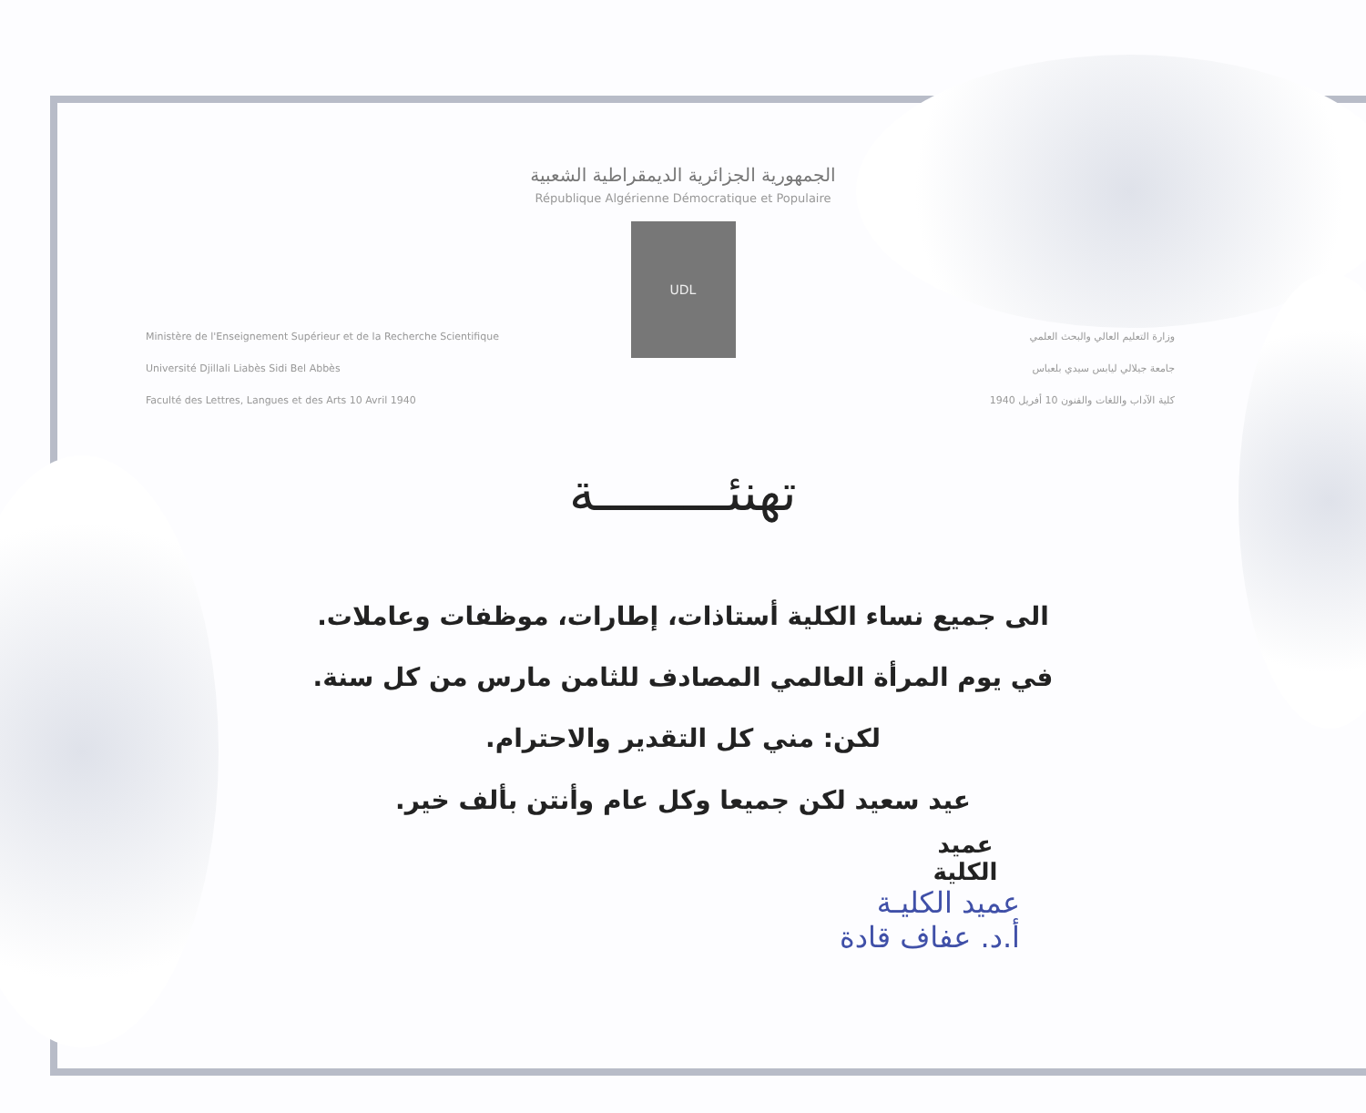الجمهورية الجزائرية الديمقراطية الشعبية
République Algérienne Démocratique et Populaire
UDL
Ministère de l'Enseignement Supérieur et de la Recherche Scientifique
Université Djillali Liabès Sidi Bel Abbès
Faculté des Lettres, Langues et des Arts 10 Avril 1940
وزارة التعليم العالي والبحث العلمي
جامعة جيلالي ليابس سيدي بلعباس
كلية الآداب واللغات والفنون 10 أفريل 1940
تهنئـــــــــة
الى جميع نساء الكلية أستاذات، إطارات، موظفات وعاملات.
في يوم المرأة العالمي المصادف للثامن مارس من كل سنة.
لكن: مني كل التقدير والاحترام.
عيد سعيد لكن جميعا وكل عام وأنتن بألف خير.
عميد الكلية
عميد الكليـة
أ.د. عفاف قادة